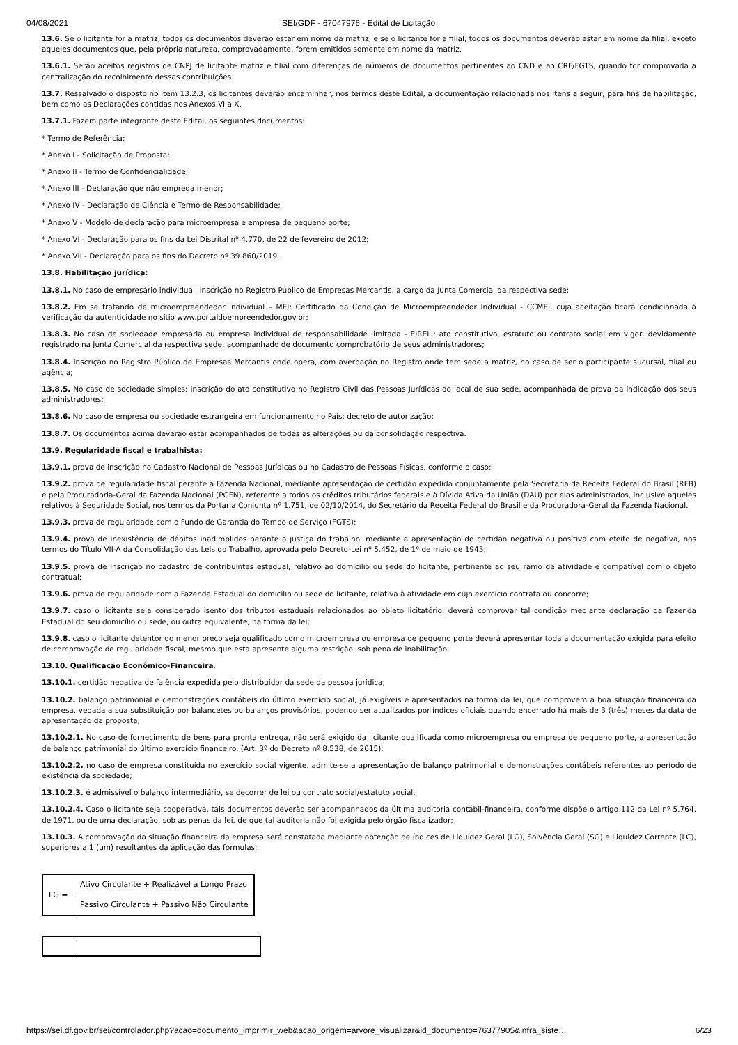04/08/2021 SEI/GDF - 67047976 - Edital de Licitação
13.6. Se o licitante for a matriz, todos os documentos deverão estar em nome da matriz, e se o licitante for a filial, todos os documentos deverão estar em nome da filial, exceto aqueles documentos que, pela própria natureza, comprovadamente, forem emitidos somente em nome da matriz.
13.6.1. Serão aceitos registros de CNPJ de licitante matriz e filial com diferenças de números de documentos pertinentes ao CND e ao CRF/FGTS, quando for comprovada a centralização do recolhimento dessas contribuições.
13.7. Ressalvado o disposto no item 13.2.3, os licitantes deverão encaminhar, nos termos deste Edital, a documentação relacionada nos itens a seguir, para fins de habilitação, bem como as Declarações contidas nos Anexos VI a X.
13.7.1. Fazem parte integrante deste Edital, os seguintes documentos:
* Termo de Referência;
* Anexo I - Solicitação de Proposta;
* Anexo II - Termo de Confidencialidade;
* Anexo III - Declaração que não emprega menor;
* Anexo IV - Declaração de Ciência e Termo de Responsabilidade;
* Anexo V - Modelo de declaração para microempresa e empresa de pequeno porte;
* Anexo VI - Declaração para os fins da Lei Distrital nº 4.770, de 22 de fevereiro de 2012;
* Anexo VII - Declaração para os fins do Decreto nº 39.860/2019.
13.8. Habilitação jurídica:
13.8.1. No caso de empresário individual: inscrição no Registro Público de Empresas Mercantis, a cargo da Junta Comercial da respectiva sede;
13.8.2. Em se tratando de microempreendedor individual – MEI: Certificado da Condição de Microempreendedor Individual - CCMEI, cuja aceitação ficará condicionada à verificação da autenticidade no sítio www.portaldoempreendedor.gov.br;
13.8.3. No caso de sociedade empresária ou empresa individual de responsabilidade limitada - EIRELI: ato constitutivo, estatuto ou contrato social em vigor, devidamente registrado na Junta Comercial da respectiva sede, acompanhado de documento comprobatório de seus administradores;
13.8.4. Inscrição no Registro Público de Empresas Mercantis onde opera, com averbação no Registro onde tem sede a matriz, no caso de ser o participante sucursal, filial ou agência;
13.8.5. No caso de sociedade simples: inscrição do ato constitutivo no Registro Civil das Pessoas Jurídicas do local de sua sede, acompanhada de prova da indicação dos seus administradores;
13.8.6. No caso de empresa ou sociedade estrangeira em funcionamento no País: decreto de autorização;
13.8.7. Os documentos acima deverão estar acompanhados de todas as alterações ou da consolidação respectiva.
13.9. Regularidade fiscal e trabalhista:
13.9.1. prova de inscrição no Cadastro Nacional de Pessoas Jurídicas ou no Cadastro de Pessoas Físicas, conforme o caso;
13.9.2. prova de regularidade fiscal perante a Fazenda Nacional, mediante apresentação de certidão expedida conjuntamente pela Secretaria da Receita Federal do Brasil (RFB) e pela Procuradoria-Geral da Fazenda Nacional (PGFN), referente a todos os créditos tributários federais e à Dívida Ativa da União (DAU) por elas administrados, inclusive aqueles relativos à Seguridade Social, nos termos da Portaria Conjunta nº 1.751, de 02/10/2014, do Secretário da Receita Federal do Brasil e da Procuradora-Geral da Fazenda Nacional.
13.9.3. prova de regularidade com o Fundo de Garantia do Tempo de Serviço (FGTS);
13.9.4. prova de inexistência de débitos inadimplidos perante a justiça do trabalho, mediante a apresentação de certidão negativa ou positiva com efeito de negativa, nos termos do Título VII-A da Consolidação das Leis do Trabalho, aprovada pelo Decreto-Lei nº 5.452, de 1º de maio de 1943;
13.9.5. prova de inscrição no cadastro de contribuintes estadual, relativo ao domicílio ou sede do licitante, pertinente ao seu ramo de atividade e compatível com o objeto contratual;
13.9.6. prova de regularidade com a Fazenda Estadual do domicílio ou sede do licitante, relativa à atividade em cujo exercício contrata ou concorre;
13.9.7. caso o licitante seja considerado isento dos tributos estaduais relacionados ao objeto licitatório, deverá comprovar tal condição mediante declaração da Fazenda Estadual do seu domicílio ou sede, ou outra equivalente, na forma da lei;
13.9.8. caso o licitante detentor do menor preço seja qualificado como microempresa ou empresa de pequeno porte deverá apresentar toda a documentação exigida para efeito de comprovação de regularidade fiscal, mesmo que esta apresente alguma restrição, sob pena de inabilitação.
13.10. Qualificação Econômico-Financeira.
13.10.1. certidão negativa de falência expedida pelo distribuidor da sede da pessoa jurídica;
13.10.2. balanço patrimonial e demonstrações contábeis do último exercício social, já exigíveis e apresentados na forma da lei, que comprovem a boa situação financeira da empresa, vedada a sua substituição por balancetes ou balanços provisórios, podendo ser atualizados por índices oficiais quando encerrado há mais de 3 (três) meses da data de apresentação da proposta;
13.10.2.1. No caso de fornecimento de bens para pronta entrega, não será exigido da licitante qualificada como microempresa ou empresa de pequeno porte, a apresentação de balanço patrimonial do último exercício financeiro. (Art. 3º do Decreto nº 8.538, de 2015);
13.10.2.2. no caso de empresa constituída no exercício social vigente, admite-se a apresentação de balanço patrimonial e demonstrações contábeis referentes ao período de existência da sociedade;
13.10.2.3. é admissível o balanço intermediário, se decorrer de lei ou contrato social/estatuto social.
13.10.2.4. Caso o licitante seja cooperativa, tais documentos deverão ser acompanhados da última auditoria contábil-financeira, conforme dispõe o artigo 112 da Lei nº 5.764, de 1971, ou de uma declaração, sob as penas da lei, de que tal auditoria não foi exigida pelo órgão fiscalizador;
13.10.3. A comprovação da situação financeira da empresa será constatada mediante obtenção de índices de Liquidez Geral (LG), Solvência Geral (SG) e Liquidez Corrente (LC), superiores a 1 (um) resultantes da aplicação das fórmulas:
| LG = | Ativo Circulante + Realizável a Longo Prazo |
| | Passivo Circulante + Passivo Não Circulante |
https://sei.df.gov.br/sei/controlador.php?acao=documento_imprimir_web&acao_origem=arvore_visualizar&id_documento=76377905&infra_siste… 6/23